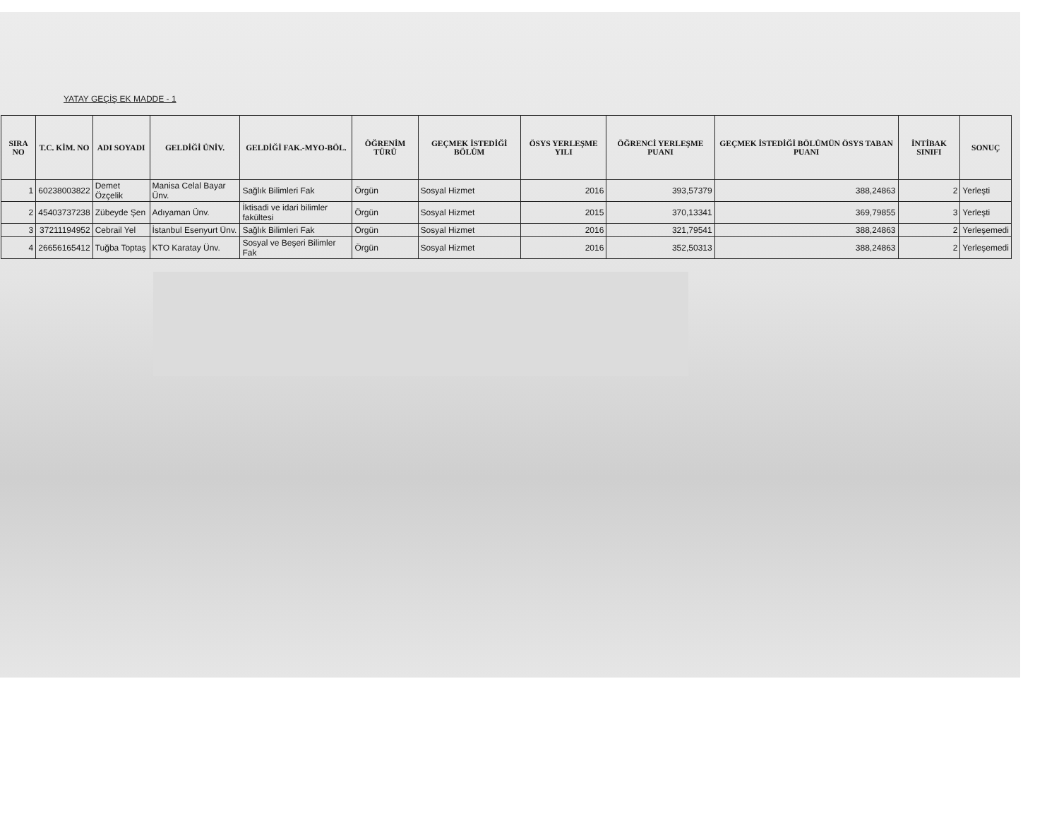YATAY GEÇİŞ EK MADDE - 1
| SIRA NO | T.C. KİM. NO | ADI SOYADI | GELDİĞİ ÜNİV. | GELDİĞİ FAK.-MYO-BÖL. | ÖĞRENİM TÜRÜ | GEÇMEK İSTEDİĞİ BÖLÜM | ÖSYS YERLEŞME YILI | ÖĞRENCİ YERLEŞME PUANI | GEÇMEK İSTEDİĞİ BÖLÜMÜN ÖSYS TABAN PUANI | İNTİBAK SINIFI | SONUÇ |
| --- | --- | --- | --- | --- | --- | --- | --- | --- | --- | --- | --- |
| 1 | 60238003822 | Demet Özçelik | Manisa Celal Bayar Ünv. | Sağlık Bilimleri Fak | Örgün | Sosyal Hizmet | 2016 | 393,57379 | 388,24863 | 2 | Yerleşti |
| 2 | 45403737238 | Zübeyde Şen | Adıyaman Ünv. | İktisadi ve idari bilimler fakültesi | Örgün | Sosyal Hizmet | 2015 | 370,13341 | 369,79855 | 3 | Yerleşti |
| 3 | 37211194952 | Cebrail Yel | İstanbul Esenyurt Ünv. | Sağlık Bilimleri Fak | Örgün | Sosyal Hizmet | 2016 | 321,79541 | 388,24863 | 2 | Yerleşemedi |
| 4 | 26656165412 | Tuğba Toptaş | KTO Karatay Ünv. | Sosyal ve Beşeri Bilimler Fak | Örgün | Sosyal Hizmet | 2016 | 352,50313 | 388,24863 | 2 | Yerleşemedi |